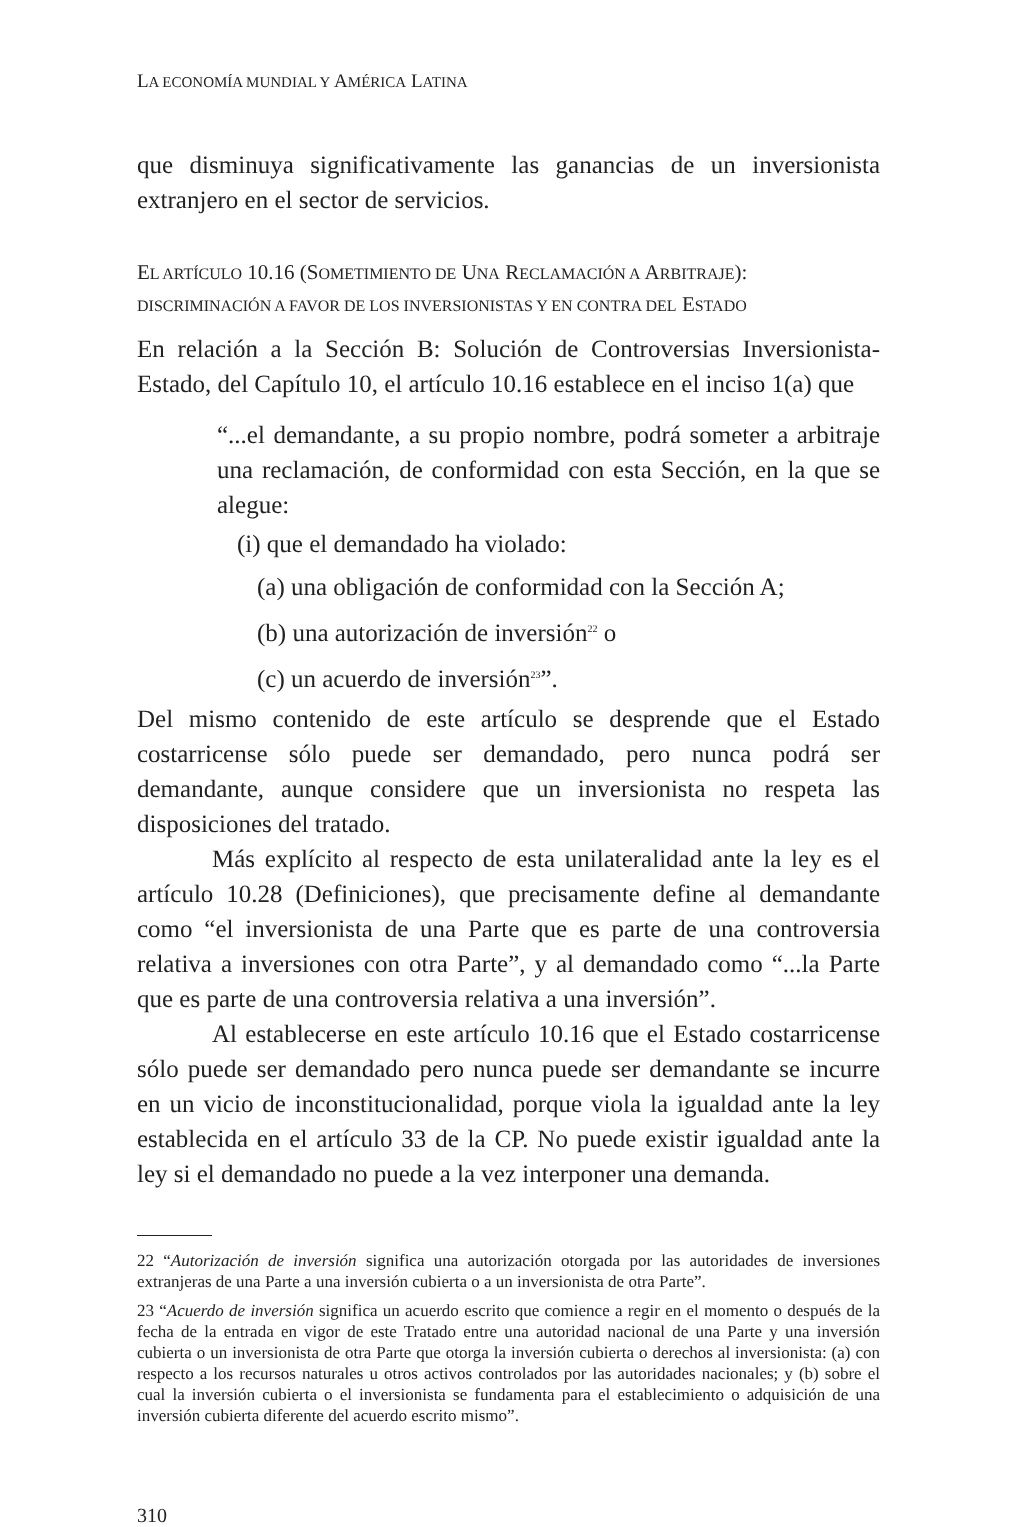LA ECONOMÍA MUNDIAL Y AMÉRICA LATINA
que disminuya significativamente las ganancias de un inversionista extranjero en el sector de servicios.
EL ARTÍCULO 10.16 (SOMETIMIENTO DE UNA RECLAMACIÓN A ARBITRAJE):
DISCRIMINACIÓN A FAVOR DE LOS INVERSIONISTAS Y EN CONTRA DEL ESTADO
En relación a la Sección B: Solución de Controversias Inversionista-Estado, del Capítulo 10, el artículo 10.16 establece en el inciso 1(a) que
“...el demandante, a su propio nombre, podrá someter a arbitraje una reclamación, de conformidad con esta Sección, en la que se alegue:
(i) que el demandado ha violado:
(a) una obligación de conformidad con la Sección A;
(b) una autorización de inversión<sup>22</sup> o
(c) un acuerdo de inversión<sup>23</sup>”.
Del mismo contenido de este artículo se desprende que el Estado costarricense sólo puede ser demandado, pero nunca podrá ser demandante, aunque considere que un inversionista no respeta las disposiciones del tratado.
Más explícito al respecto de esta unilateralidad ante la ley es el artículo 10.28 (Definiciones), que precisamente define al demandante como “el inversionista de una Parte que es parte de una controversia relativa a inversiones con otra Parte”, y al demandado como “...la Parte que es parte de una controversia relativa a una inversión”.
Al establecerse en este artículo 10.16 que el Estado costarricense sólo puede ser demandado pero nunca puede ser demandante se incurre en un vicio de inconstitucionalidad, porque viola la igualdad ante la ley establecida en el artículo 33 de la CP. No puede existir igualdad ante la ley si el demandado no puede a la vez interponer una demanda.
22 “Autorización de inversión significa una autorización otorgada por las autoridades de inversiones extranjeras de una Parte a una inversión cubierta o a un inversionista de otra Parte”.
23 “Acuerdo de inversión significa un acuerdo escrito que comience a regir en el momento o después de la fecha de la entrada en vigor de este Tratado entre una autoridad nacional de una Parte y una inversión cubierta o un inversionista de otra Parte que otorga la inversión cubierta o derechos al inversionista: (a) con respecto a los recursos naturales u otros activos controlados por las autoridades nacionales; y (b) sobre el cual la inversión cubierta o el inversionista se fundamenta para el establecimiento o adquisición de una inversión cubierta diferente del acuerdo escrito mismo”.
310